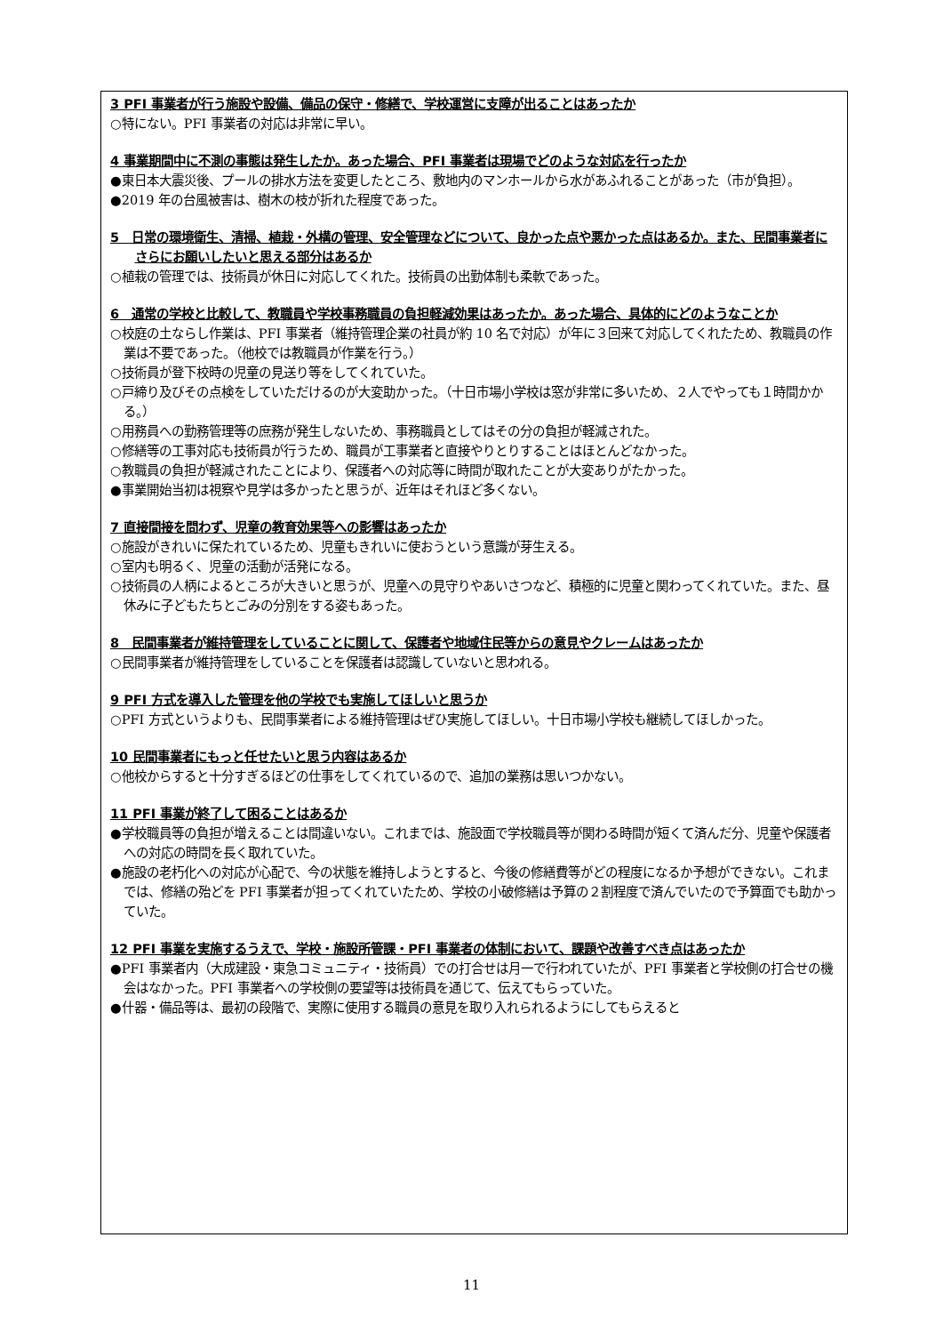3 PFI 事業者が行う施設や設備、備品の保守・修繕で、学校運営に支障が出ることはあったか
○特にない。PFI 事業者の対応は非常に早い。
4 事業期間中に不測の事態は発生したか。あった場合、PFI 事業者は現場でどのような対応を行ったか
●東日本大震災後、プールの排水方法を変更したところ、敷地内のマンホールから水があふれることがあった（市が負担）。
●2019 年の台風被害は、樹木の枝が折れた程度であった。
5　日常の環境衛生、清掃、植栽・外構の管理、安全管理などについて、良かった点や悪かった点はあるか。また、民間事業者にさらにお願いしたいと思える部分はあるか
○植栽の管理では、技術員が休日に対応してくれた。技術員の出勤体制も柔軟であった。
6　通常の学校と比較して、教職員や学校事務職員の負担軽減効果はあったか。あった場合、具体的にどのようなことか
○校庭の土ならし作業は、PFI 事業者（維持管理企業の社員が約 10 名で対応）が年に３回来て対応してくれたため、教職員の作業は不要であった。（他校では教職員が作業を行う。）
○技術員が登下校時の児童の見送り等をしてくれていた。
○戸締り及びその点検をしていただけるのが大変助かった。（十日市場小学校は窓が非常に多いため、２人でやっても１時間かかる。）
○用務員への勤務管理等の庶務が発生しないため、事務職員としてはその分の負担が軽減された。
○修繕等の工事対応も技術員が行うため、職員が工事業者と直接やりとりすることはほとんどなかった。
○教職員の負担が軽減されたことにより、保護者への対応等に時間が取れたことが大変ありがたかった。
●事業開始当初は視察や見学は多かったと思うが、近年はそれほど多くない。
7 直接間接を問わず、児童の教育効果等への影響はあったか
○施設がきれいに保たれているため、児童もきれいに使おうという意識が芽生える。
○室内も明るく、児童の活動が活発になる。
○技術員の人柄によるところが大きいと思うが、児童への見守りやあいさつなど、積極的に児童と関わってくれていた。また、昼休みに子どもたちとごみの分別をする姿もあった。
8　民間事業者が維持管理をしていることに関して、保護者や地域住民等からの意見やクレームはあったか
○民間事業者が維持管理をしていることを保護者は認識していないと思われる。
9 PFI 方式を導入した管理を他の学校でも実施してほしいと思うか
○PFI 方式というよりも、民間事業者による維持管理はぜひ実施してほしい。十日市場小学校も継続してほしかった。
10 民間事業者にもっと任せたいと思う内容はあるか
○他校からすると十分すぎるほどの仕事をしてくれているので、追加の業務は思いつかない。
11 PFI 事業が終了して困ることはあるか
●学校職員等の負担が増えることは間違いない。これまでは、施設面で学校職員等が関わる時間が短くて済んだ分、児童や保護者への対応の時間を長く取れていた。
●施設の老朽化への対応が心配で、今の状態を維持しようとすると、今後の修繕費等がどの程度になるか予想ができない。これまでは、修繕の殆どを PFI 事業者が担ってくれていたため、学校の小破修繕は予算の２割程度で済んでいたので予算面でも助かっていた。
12 PFI 事業を実施するうえで、学校・施設所管課・PFI 事業者の体制において、課題や改善すべき点はあったか
●PFI 事業者内（大成建設・東急コミュニティ・技術員）での打合せは月一で行われていたが、PFI 事業者と学校側の打合せの機会はなかった。PFI 事業者への学校側の要望等は技術員を通じて、伝えてもらっていた。
●什器・備品等は、最初の段階で、実際に使用する職員の意見を取り入れられるようにしてもらえると
11